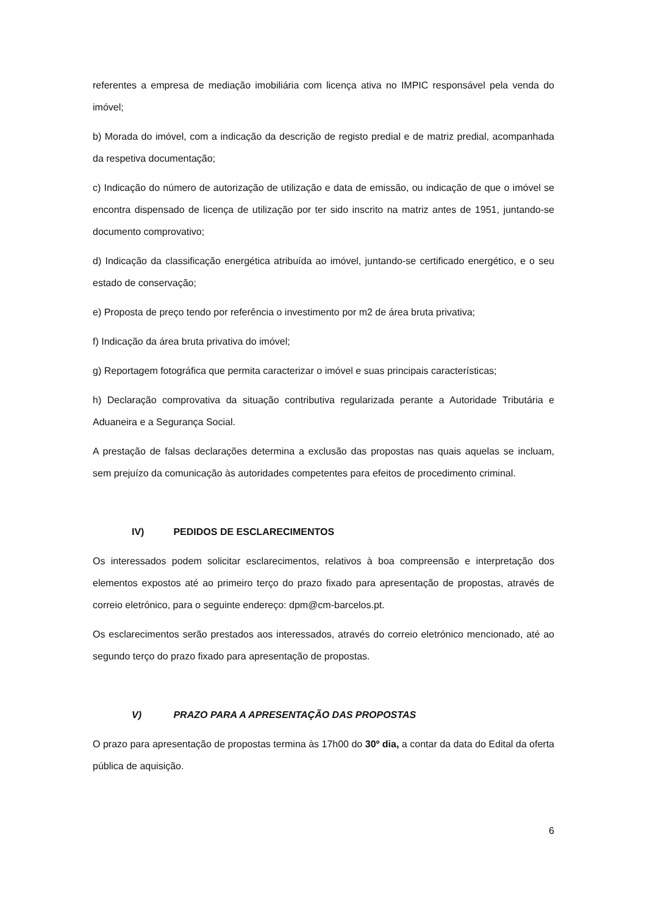referentes a empresa de mediação imobiliária com licença ativa no IMPIC responsável pela venda do imóvel;
b) Morada do imóvel, com a indicação da descrição de registo predial e de matriz predial, acompanhada da respetiva documentação;
c) Indicação do número de autorização de utilização e data de emissão, ou indicação de que o imóvel se encontra dispensado de licença de utilização por ter sido inscrito na matriz antes de 1951, juntando-se documento comprovativo;
d) Indicação da classificação energética atribuída ao imóvel, juntando-se certificado energético, e o seu estado de conservação;
e) Proposta de preço tendo por referência o investimento por m2 de área bruta privativa;
f) Indicação da área bruta privativa do imóvel;
g) Reportagem fotográfica que permita caracterizar o imóvel e suas principais características;
h) Declaração comprovativa da situação contributiva regularizada perante a Autoridade Tributária e Aduaneira e a Segurança Social.
A prestação de falsas declarações determina a exclusão das propostas nas quais aquelas se incluam, sem prejuízo da comunicação às autoridades competentes para efeitos de procedimento criminal.
IV) PEDIDOS DE ESCLARECIMENTOS
Os interessados podem solicitar esclarecimentos, relativos à boa compreensão e interpretação dos elementos expostos até ao primeiro terço do prazo fixado para apresentação de propostas, através de correio eletrónico, para o seguinte endereço: dpm@cm-barcelos.pt.
Os esclarecimentos serão prestados aos interessados, através do correio eletrónico mencionado, até ao segundo terço do prazo fixado para apresentação de propostas.
V) PRAZO PARA A APRESENTAÇÃO DAS PROPOSTAS
O prazo para apresentação de propostas termina às 17h00 do 30º dia, a contar da data do Edital da oferta pública de aquisição.
6